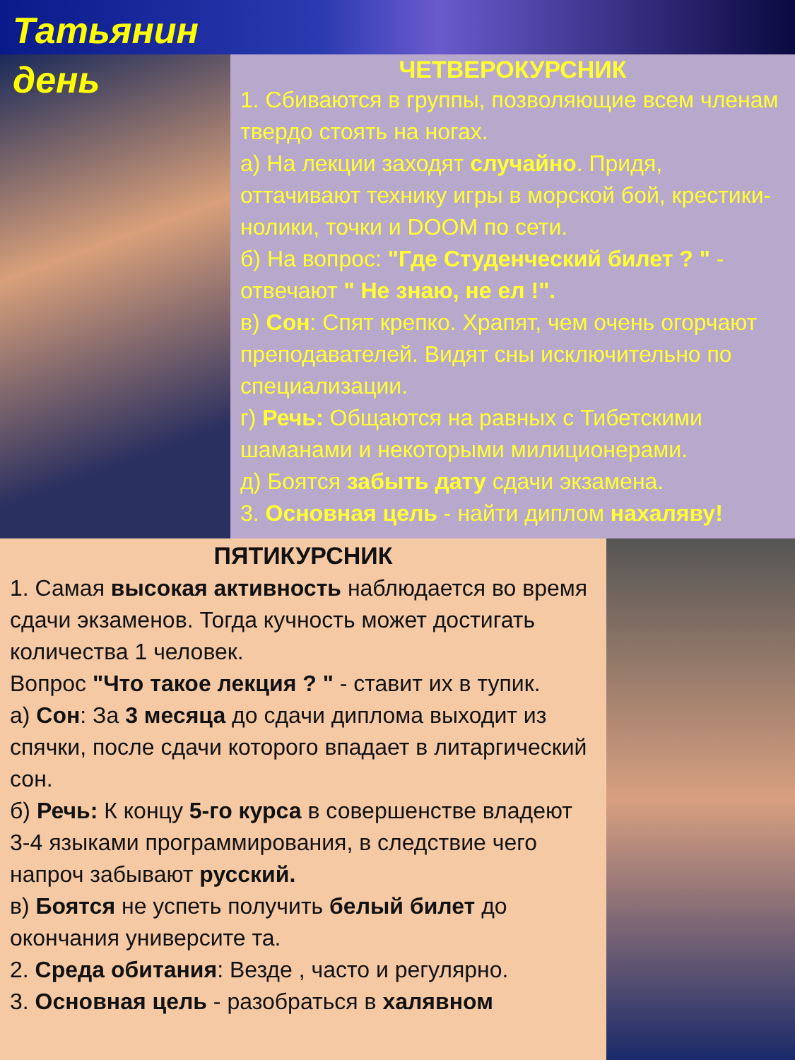Татьянин
день
ЧЕТВЕРОКУРСНИК
1. Сбиваются в группы, позволяющие всем членам твердо стоять на ногах.
а) На лекции заходят случайно. Придя, оттачивают технику игры в морской бой, крестики-нолики, точки и DOOM по сети.
б) На вопрос: "Где Студенческий билет ? " - отвечают " Не знаю, не ел !".
в) Сон: Спят крепко. Храпят, чем очень огорчают преподавателей. Видят сны исключительно по специализации.
г) Речь: Общаются на равных с Тибетскими шаманами и некоторыми милиционерами.
д) Боятся забыть дату сдачи экзамена.
3. Основная цель - найти диплом нахаляву!
ПЯТИКУРСНИК
1. Самая высокая активность наблюдается во время сдачи экзаменов. Тогда кучность может достигать количества 1 человек.
Вопрос "Что такое лекция ? " - ставит их в тупик.
а) Сон: За 3 месяца до сдачи диплома выходит из спячки, после сдачи которого впадает в литаргический сон.
б) Речь: К концу 5-го курса в совершенстве владеют 3-4 языками программирования, в следствие чего напроч забывают русский.
в) Боятся не успеть получить белый билет до окончания университе та.
2. Среда обитания: Везде , часто и регулярно.
3. Основная цель - разобраться в халявном